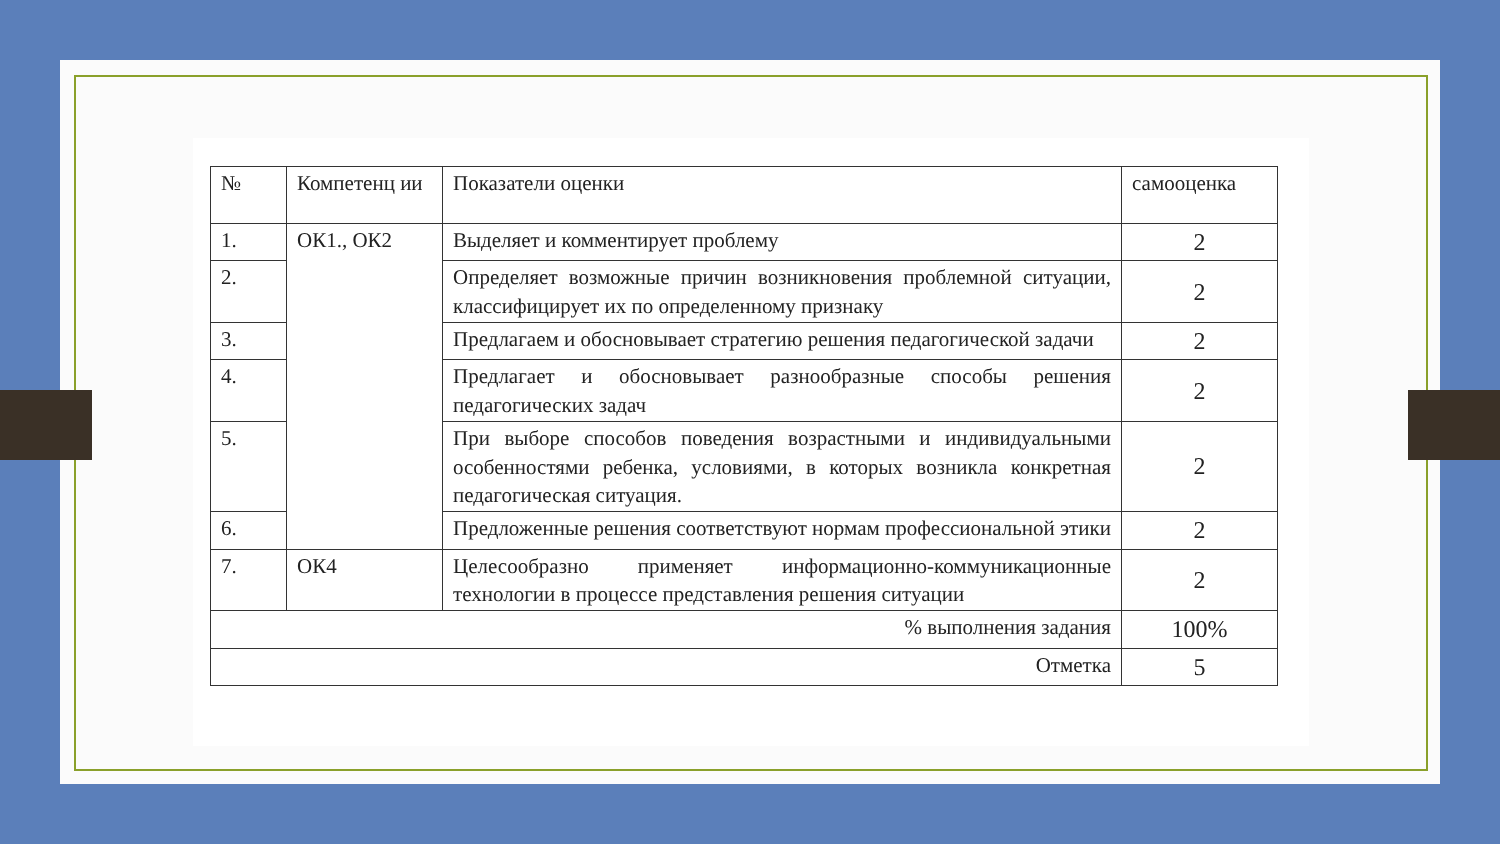| № | Компетенц ии | Показатели оценки | самооценка |
| --- | --- | --- | --- |
| 1. | ОК1., ОК2 | Выделяет и комментирует проблему | 2 |
| 2. | | Определяет возможные причин возникновения проблемной ситуации, классифицирует их по определенному признаку | 2 |
| 3. | | Предлагаем и обосновывает стратегию решения педагогической задачи | 2 |
| 4. | | Предлагает и обосновывает разнообразные способы решения педагогических задач | 2 |
| 5. | | При выборе способов поведения возрастными и индивидуальными особенностями ребенка, условиями, в которых возникла конкретная педагогическая ситуация. | 2 |
| 6. | | Предложенные решения соответствуют нормам профессиональной этики | 2 |
| 7. | ОК4 | Целесообразно применяет информационно-коммуникационные технологии в процессе представления решения ситуации | 2 |
| % выполнения задания | | | 100% |
| Отметка | | | 5 |